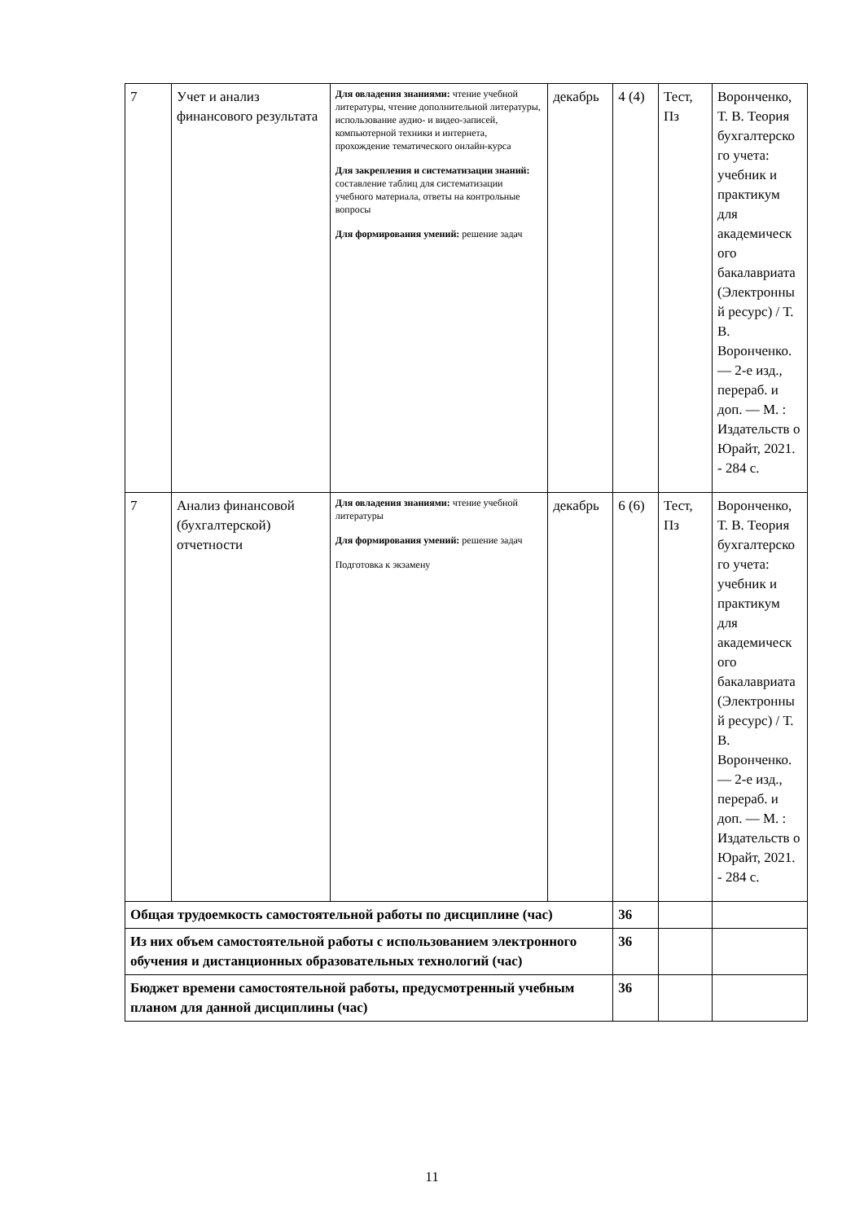| 7 | Учет и анализ финансового результата | Для овладения знаниями: чтение учебной литературы, чтение дополнительной литературы, использование аудио- и видео-записей, компьютерной техники и интернета, прохождение тематического онлайн-курса Для закрепления и систематизации знаний: составление таблиц для систематизации учебного материала, ответы на контрольные вопросы Для формирования умений: решение задач | декабрь | 4 (4) | Тест, Пз | Воронченко, Т. В. Теория бухгалтерско го учета: учебник и практикум для академическ ого бакалавриата (Электронны й ресурс) / Т. В. Воронченко. — 2-е изд., перераб. и доп. — М. : Издательств о Юрайт, 2021. - 284 с. |
| 7 | Анализ финансовой (бухгалтерской) отчетности | Для овладения знаниями: чтение учебной литературы Для формирования умений: решение задач Подготовка к экзамену | декабрь | 6 (6) | Тест, Пз | Воронченко, Т. В. Теория бухгалтерско го учета: учебник и практикум для академическ ого бакалавриата (Электронны й ресурс) / Т. В. Воронченко. — 2-е изд., перераб. и доп. — М. : Издательств о Юрайт, 2021. - 284 с. |
| Общая трудоемкость самостоятельной работы по дисциплине (час) | | | | 36 | | |
| Из них объем самостоятельной работы с использованием электронного обучения и дистанционных образовательных технологий (час) | | | | 36 | | |
| Бюджет времени самостоятельной работы, предусмотренный учебным планом для данной дисциплины (час) | | | | 36 | | |
11